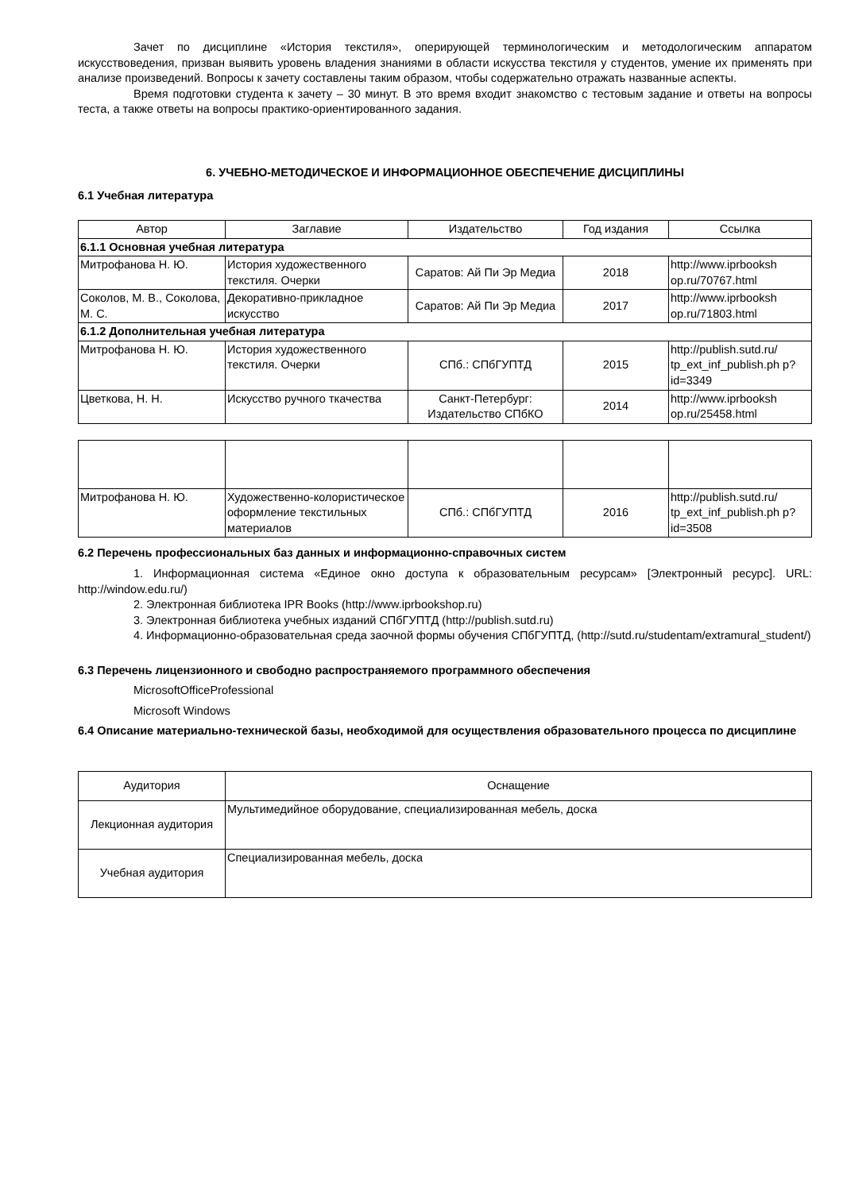Зачет по дисциплине «История текстиля», оперирующей терминологическим и методологическим аппаратом искусствоведения, призван выявить уровень владения знаниями в области искусства текстиля у студентов, умение их применять при анализе произведений. Вопросы к зачету составлены таким образом, чтобы содержательно отражать названные аспекты.
Время подготовки студента к зачету – 30 минут. В это время входит знакомство с тестовым задание и ответы на вопросы теста, а также ответы на вопросы практико-ориентированного задания.
6. УЧЕБНО-МЕТОДИЧЕСКОЕ И ИНФОРМАЦИОННОЕ ОБЕСПЕЧЕНИЕ ДИСЦИПЛИНЫ
6.1 Учебная литература
| Автор | Заглавие | Издательство | Год издания | Ссылка |
| --- | --- | --- | --- | --- |
| 6.1.1 Основная учебная литература | | | | |
| Митрофанова Н. Ю. | История художественного текстиля. Очерки | Саратов: Ай Пи Эр Медиа | 2018 | http://www.iprbooksh op.ru/70767.html |
| Соколов, М. В., Соколова, М. С. | Декоративно-прикладное искусство | Саратов: Ай Пи Эр Медиа | 2017 | http://www.iprbooksh op.ru/71803.html |
| 6.1.2 Дополнительная учебная литература | | | | |
| Митрофанова Н. Ю. | История художественного текстиля. Очерки | СПб.: СПбГУПТД | 2015 | http://publish.sutd.ru/ tp_ext_inf_publish.ph p?id=3349 |
| Цветкова, Н. Н. | Искусство ручного ткачества | Санкт-Петербург: Издательство СПбКО | 2014 | http://www.iprbooksh op.ru/25458.html |
| Митрофанова Н. Ю. | Художественно-колористическое оформление текстильных материалов | СПб.: СПбГУПТД | 2016 | http://publish.sutd.ru/ tp_ext_inf_publish.ph p?id=3508 |
6.2 Перечень профессиональных баз данных и информационно-справочных систем
1. Информационная система «Единое окно доступа к образовательным ресурсам» [Электронный ресурс]. URL: http://window.edu.ru/)
2. Электронная библиотека IPR Books (http://www.iprbookshop.ru)
3. Электронная библиотека учебных изданий СПбГУПТД (http://publish.sutd.ru)
4. Информационно-образовательная среда заочной формы обучения СПбГУПТД, (http://sutd.ru/studentam/extramural_student/)
6.3 Перечень лицензионного и свободно распространяемого программного обеспечения
MicrosoftOfficeProfessional
Microsoft Windows
6.4 Описание материально-технической базы, необходимой для осуществления образовательного процесса по дисциплине
| Аудитория | Оснащение |
| --- | --- |
| Лекционная аудитория | Мультимедийное оборудование, специализированная мебель, доска |
| Учебная аудитория | Специализированная мебель, доска |